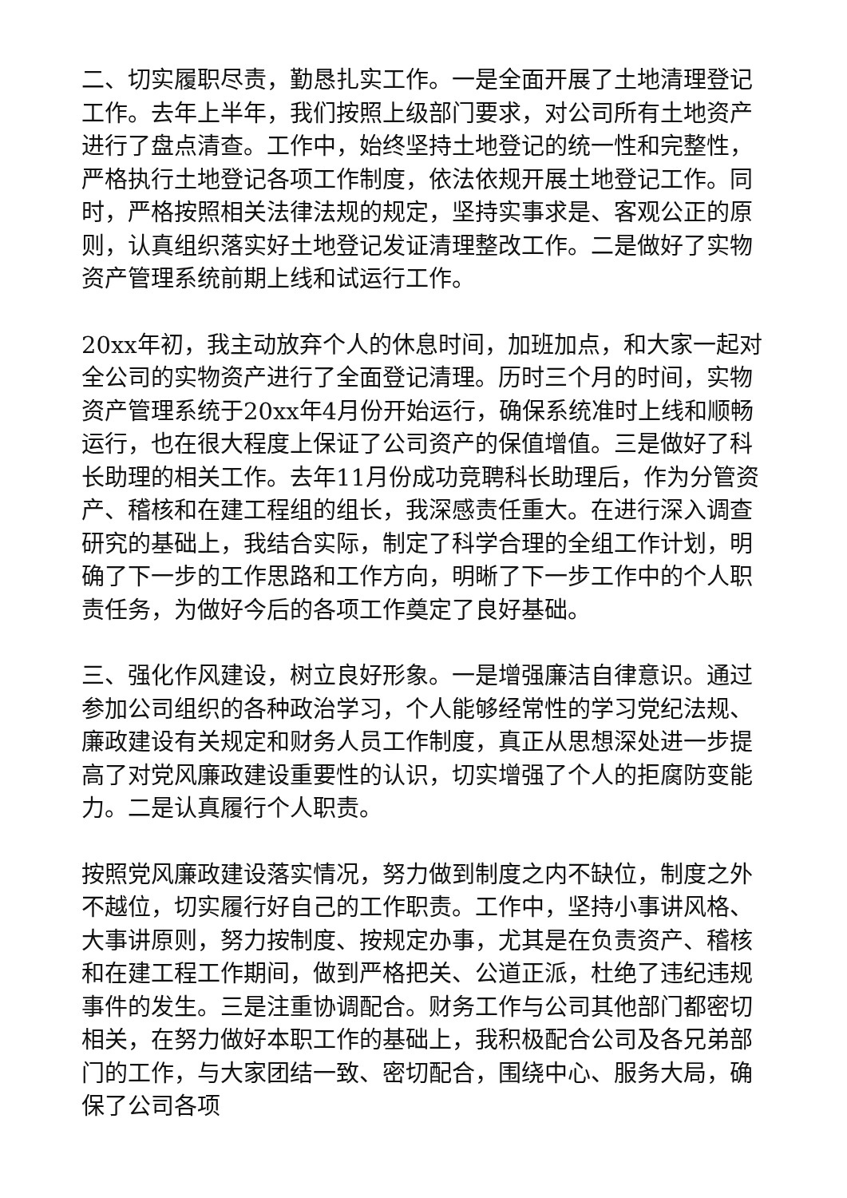二、切实履职尽责，勤恳扎实工作。一是全面开展了土地清理登记工作。去年上半年，我们按照上级部门要求，对公司所有土地资产进行了盘点清查。工作中，始终坚持土地登记的统一性和完整性，严格执行土地登记各项工作制度，依法依规开展土地登记工作。同时，严格按照相关法律法规的规定，坚持实事求是、客观公正的原则，认真组织落实好土地登记发证清理整改工作。二是做好了实物资产管理系统前期上线和试运行工作。
20xx年初，我主动放弃个人的休息时间，加班加点，和大家一起对全公司的实物资产进行了全面登记清理。历时三个月的时间，实物资产管理系统于20xx年4月份开始运行，确保系统准时上线和顺畅运行，也在很大程度上保证了公司资产的保值增值。三是做好了科长助理的相关工作。去年11月份成功竞聘科长助理后，作为分管资产、稽核和在建工程组的组长，我深感责任重大。在进行深入调查研究的基础上，我结合实际，制定了科学合理的全组工作计划，明确了下一步的工作思路和工作方向，明晰了下一步工作中的个人职责任务，为做好今后的各项工作奠定了良好基础。
三、强化作风建设，树立良好形象。一是增强廉洁自律意识。通过参加公司组织的各种政治学习，个人能够经常性的学习党纪法规、廉政建设有关规定和财务人员工作制度，真正从思想深处进一步提高了对党风廉政建设重要性的认识，切实增强了个人的拒腐防变能力。二是认真履行个人职责。
按照党风廉政建设落实情况，努力做到制度之内不缺位，制度之外不越位，切实履行好自己的工作职责。工作中，坚持小事讲风格、大事讲原则，努力按制度、按规定办事，尤其是在负责资产、稽核和在建工程工作期间，做到严格把关、公道正派，杜绝了违纪违规事件的发生。三是注重协调配合。财务工作与公司其他部门都密切相关，在努力做好本职工作的基础上，我积极配合公司及各兄弟部门的工作，与大家团结一致、密切配合，围绕中心、服务大局，确保了公司各项